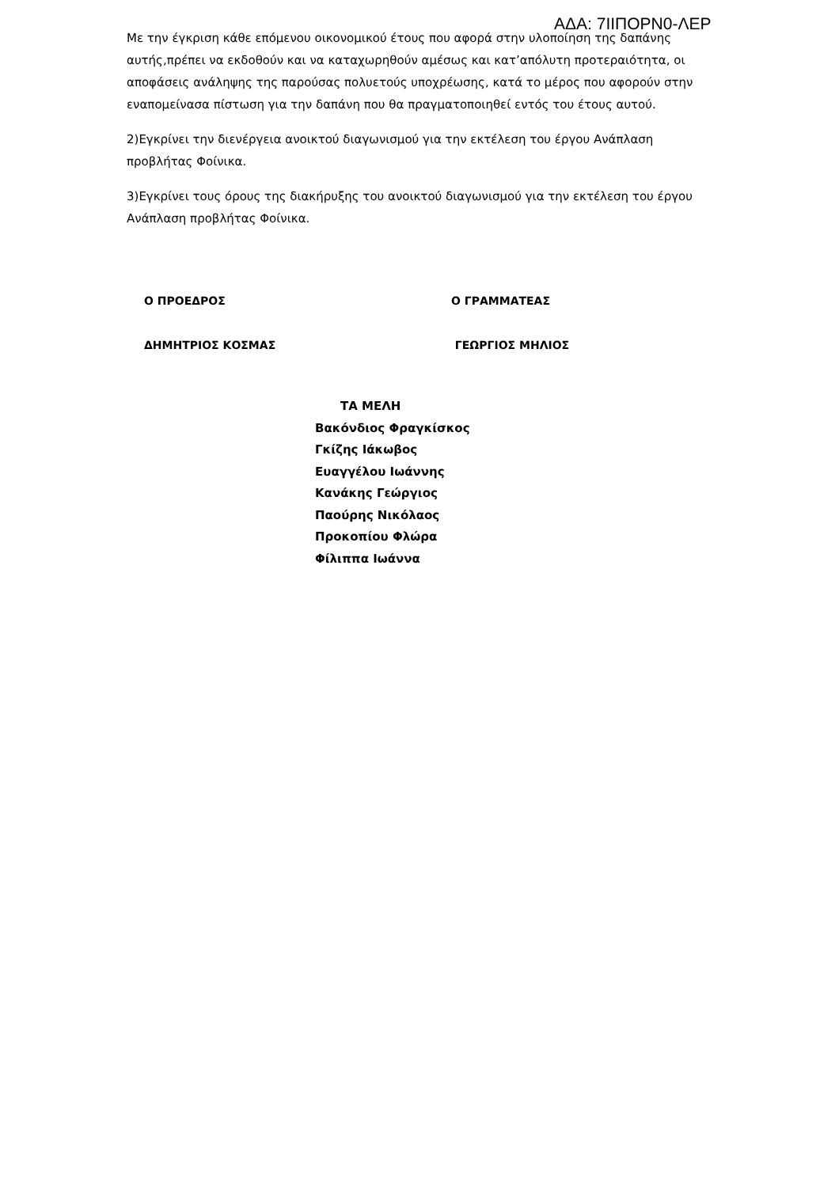ΑΔΑ: 7ΙΙΠΟΡΝ0-ΛΕΡ
Με την έγκριση κάθε επόμενου οικονομικού έτους που αφορά στην υλοποίηση της δαπάνης αυτής,πρέπει να εκδοθούν και να καταχωρηθούν αμέσως και κατ’απόλυτη προτεραιότητα, οι αποφάσεις ανάληψης της παρούσας πολυετούς υποχρέωσης, κατά το μέρος που αφορούν στην εναπομείνασα πίστωση για την δαπάνη που θα πραγματοποιηθεί εντός του έτους αυτού.
2)Εγκρίνει την διενέργεια ανοικτού διαγωνισμού για την εκτέλεση του έργου Ανάπλαση προβλήτας Φοίνικα.
3)Εγκρίνει τους όρους της διακήρυξης του ανοικτού διαγωνισμού για την εκτέλεση του έργου Ανάπλαση προβλήτας Φοίνικα.
Ο ΠΡΟΕΔΡΟΣ Ο ΓΡΑΜΜΑΤΕΑΣ
ΔΗΜΗΤΡΙΟΣ ΚΟΣΜΑΣ ΓΕΩΡΓΙΟΣ ΜΗΛΙΟΣ
ΤΑ ΜΕΛΗ
Βακόνδιος Φραγκίσκος
Γκίζης Ιάκωβος
Ευαγγέλου Ιωάννης
Κανάκης Γεώργιος
Παούρης Νικόλαος
Προκοπίου Φλώρα
Φίλιππα Ιωάννα